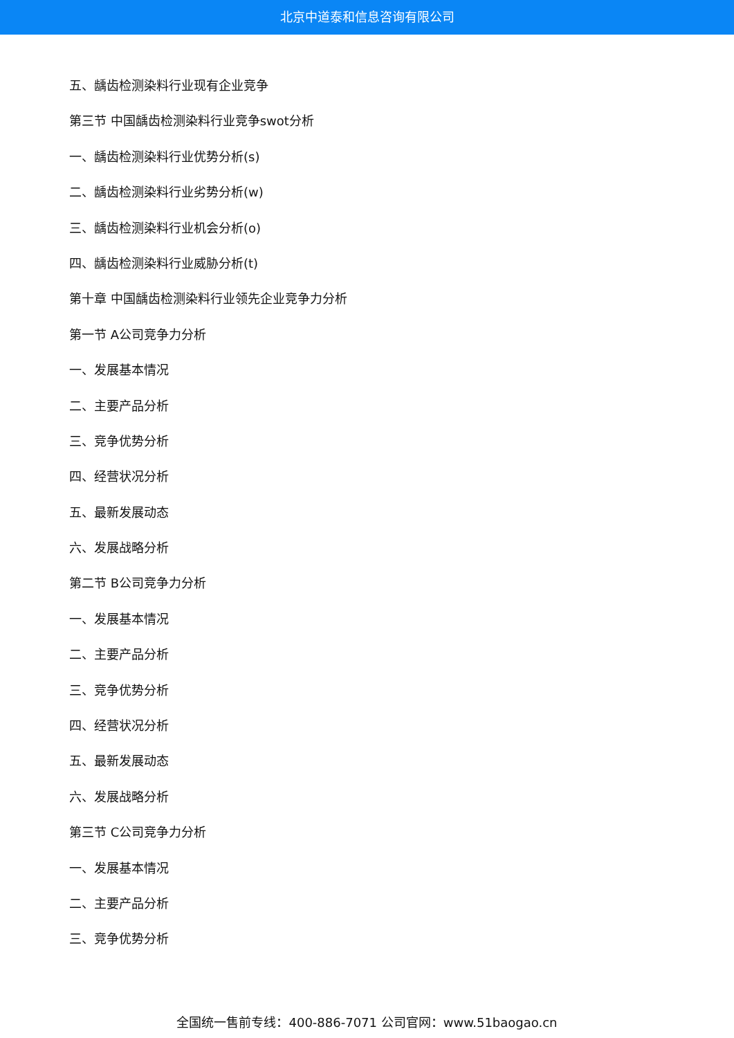北京中道泰和信息咨询有限公司
五、龋齿检测染料行业现有企业竞争
第三节 中国龋齿检测染料行业竞争swot分析
一、龋齿检测染料行业优势分析(s)
二、龋齿检测染料行业劣势分析(w)
三、龋齿检测染料行业机会分析(o)
四、龋齿检测染料行业威胁分析(t)
第十章 中国龋齿检测染料行业领先企业竞争力分析
第一节 A公司竞争力分析
一、发展基本情况
二、主要产品分析
三、竞争优势分析
四、经营状况分析
五、最新发展动态
六、发展战略分析
第二节 B公司竞争力分析
一、发展基本情况
二、主要产品分析
三、竞争优势分析
四、经营状况分析
五、最新发展动态
六、发展战略分析
第三节 C公司竞争力分析
一、发展基本情况
二、主要产品分析
三、竞争优势分析
全国统一售前专线：400-886-7071 公司官网：www.51baogao.cn